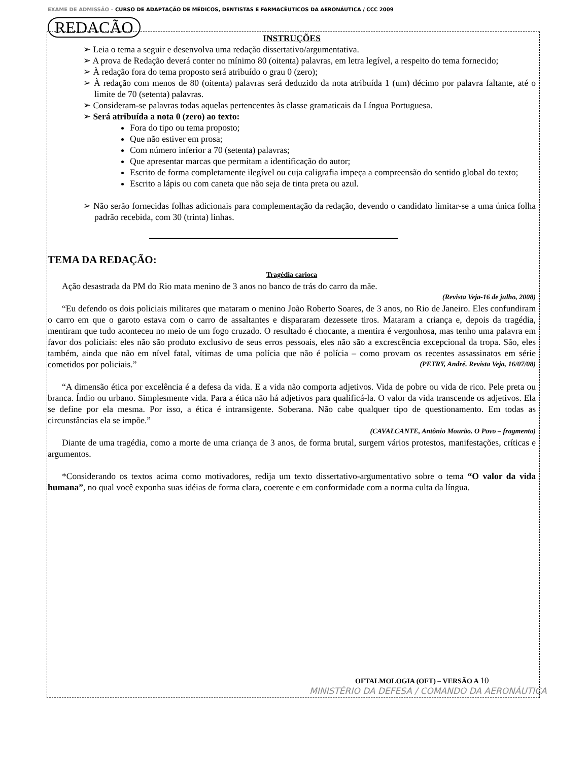EXAME DE ADMISSÃO – CURSO DE ADAPTAÇÃO DE MÉDICOS, DENTISTAS E FARMACÊUTICOS DA AERONÁUTICA / CCC 2009
REDACÃO
INSTRUÇÕES
➢ Leia o tema a seguir e desenvolva uma redação dissertativo/argumentativa.
➢ A prova de Redação deverá conter no mínimo 80 (oitenta) palavras, em letra legível, a respeito do tema fornecido;
➢ À redação fora do tema proposto será atribuído o grau 0 (zero);
➢ À redação com menos de 80 (oitenta) palavras será deduzido da nota atribuída 1 (um) décimo por palavra faltante, até o limite de 70 (setenta) palavras.
➢ Consideram-se palavras todas aquelas pertencentes às classe gramaticais da Língua Portuguesa.
➢ Será atribuída a nota 0 (zero) ao texto:
Fora do tipo ou tema proposto;
Que não estiver em prosa;
Com número inferior a 70 (setenta) palavras;
Que apresentar marcas que permitam a identificação do autor;
Escrito de forma completamente ilegível ou cuja caligrafia impeça a compreensão do sentido global do texto;
Escrito a lápis ou com caneta que não seja de tinta preta ou azul.
➢ Não serão fornecidas folhas adicionais para complementação da redação, devendo o candidato limitar-se a uma única folha padrão recebida, com 30 (trinta) linhas.
TEMA DA REDAÇÃO:
Tragédia carioca
Ação desastrada da PM do Rio mata menino de 3 anos no banco de trás do carro da mãe.
(Revista Veja-16 de julho, 2008)
“Eu defendo os dois policiais militares que mataram o menino João Roberto Soares, de 3 anos, no Rio de Janeiro. Eles confundiram o carro em que o garoto estava com o carro de assaltantes e dispararam dezessete tiros. Mataram a criança e, depois da tragédia, mentiram que tudo aconteceu no meio de um fogo cruzado. O resultado é chocante, a mentira é vergonhosa, mas tenho uma palavra em favor dos policiais: eles não são produto exclusivo de seus erros pessoais, eles não são a excrescência excepcional da tropa. São, eles também, ainda que não em nível fatal, vítimas de uma polícia que não é polícia – como provam os recentes assassinatos em série cometidos por policiais.” (PETRY, André. Revista Veja, 16/07/08)
“A dimensão ética por excelência é a defesa da vida. E a vida não comporta adjetivos. Vida de pobre ou vida de rico. Pele preta ou branca. Índio ou urbano. Simplesmente vida. Para a ética não há adjetivos para qualificá-la. O valor da vida transcende os adjetivos. Ela se define por ela mesma. Por isso, a ética é intransigente. Soberana. Não cabe qualquer tipo de questionamento. Em todas as circunstâncias ela se impõe.”
(CAVALCANTE, Antônio Mourão. O Povo – fragmento)
Diante de uma tragédia, como a morte de uma criança de 3 anos, de forma brutal, surgem vários protestos, manifestações, críticas e argumentos.
*Considerando os textos acima como motivadores, redija um texto dissertativo-argumentativo sobre o tema “O valor da vida humana”, no qual você exponha suas idéias de forma clara, coerente e em conformidade com a norma culta da língua.
OFTALMOLOGIA (OFT) – VERSÃO A 10
MINISTÉRIO DA DEFESA / COMANDO DA AERONÁUTICA